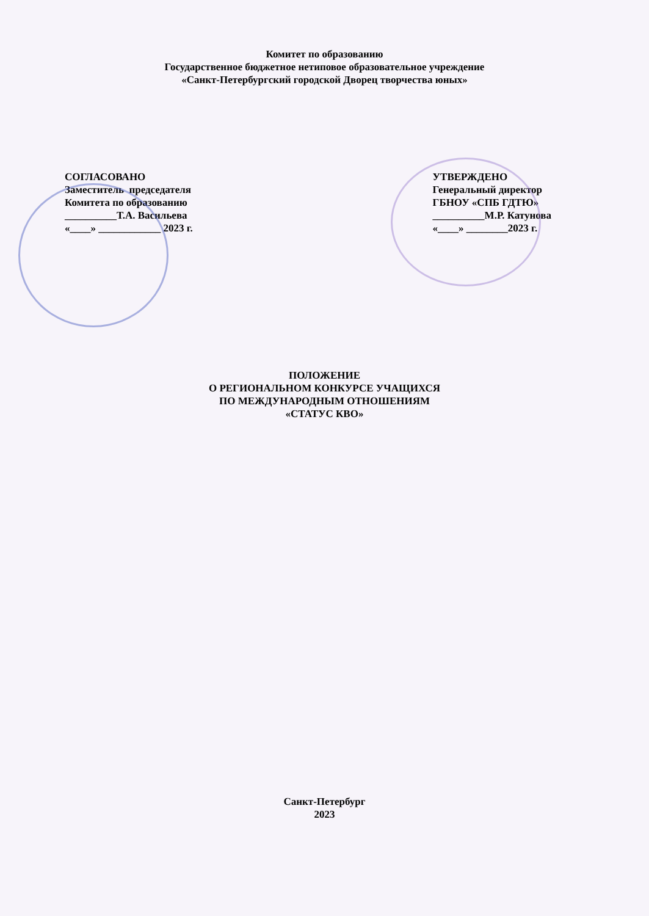Комитет по образованию
Государственное бюджетное нетиповое образовательное учреждение
«Санкт-Петербургский городской Дворец творчества юных»
СОГЛАСОВАНО Заместитель председателя Комитета по образованию __________Т.А. Васильева «____» ____________ 2023 г.
УТВЕРЖДЕНО Генеральный директор ГБНОУ «СПБ ГДТЮ» __________М.Р. Катунова «____» ________2023 г.
ПОЛОЖЕНИЕ
О РЕГИОНАЛЬНОМ КОНКУРСЕ УЧАЩИХСЯ
ПО МЕЖДУНАРОДНЫМ ОТНОШЕНИЯМ
«СТАТУС КВО»
Санкт-Петербург
2023